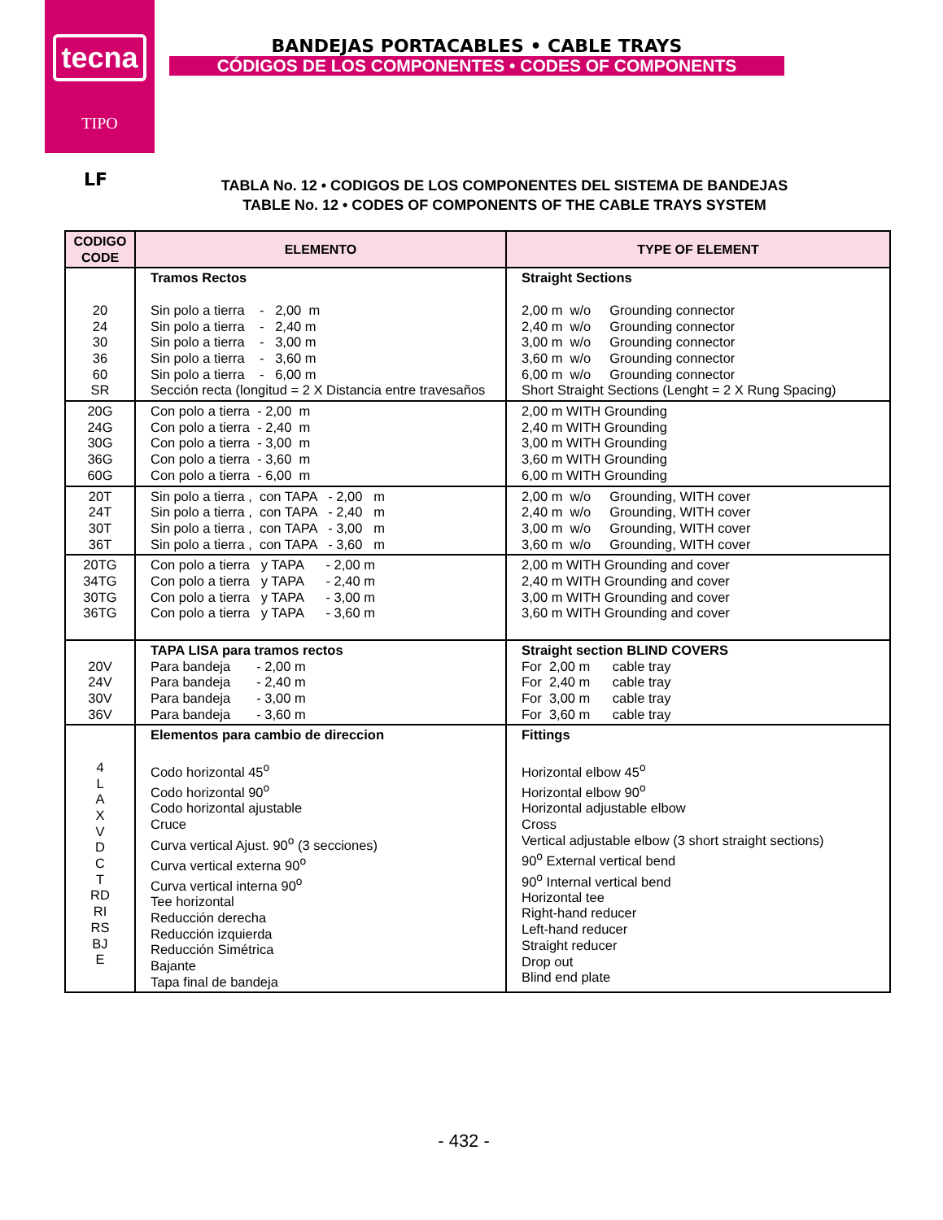tecna
TIPO
BANDEJAS PORTACABLES • CABLE TRAYS
CÓDIGOS DE LOS COMPONENTES • CODES OF COMPONENTS
LF
TABLA No. 12 • CODIGOS DE LOS COMPONENTES DEL SISTEMA DE BANDEJAS
TABLE No. 12 • CODES OF COMPONENTS OF THE CABLE TRAYS SYSTEM
| CODIGO CODE | ELEMENTO | TYPE OF ELEMENT |
| --- | --- | --- |
| 20 24 30 36 60 SR | Tramos Rectos Sin polo a tierra - 2,00 m Sin polo a tierra - 2,40 m Sin polo a tierra - 3,00 m Sin polo a tierra - 3,60 m Sin polo a tierra - 6,00 m Sección recta (longitud = 2 X Distancia entre travesaños | Straight Sections 2,00 m w/o Grounding connector 2,40 m w/o Grounding connector 3,00 m w/o Grounding connector 3,60 m w/o Grounding connector 6,00 m w/o Grounding connector Short Straight Sections (Lenght = 2 X Rung Spacing) |
| 20G 24G 30G 36G 60G | Con polo a tierra - 2,00 m Con polo a tierra - 2,40 m Con polo a tierra - 3,00 m Con polo a tierra - 3,60 m Con polo a tierra - 6,00 m | 2,00 m WITH Grounding 2,40 m WITH Grounding 3,00 m WITH Grounding 3,60 m WITH Grounding 6,00 m WITH Grounding |
| 20T 24T 30T 36T | Sin polo a tierra , con TAPA - 2,00 m Sin polo a tierra , con TAPA - 2,40 m Sin polo a tierra , con TAPA - 3,00 m Sin polo a tierra , con TAPA - 3,60 m | 2,00 m w/o Grounding, WITH cover 2,40 m w/o Grounding, WITH cover 3,00 m w/o Grounding, WITH cover 3,60 m w/o Grounding, WITH cover |
| 20TG 34TG 30TG 36TG | Con polo a tierra y TAPA - 2,00 m Con polo a tierra y TAPA - 2,40 m Con polo a tierra y TAPA - 3,00 m Con polo a tierra y TAPA - 3,60 m | 2,00 m WITH Grounding and cover 2,40 m WITH Grounding and cover 3,00 m WITH Grounding and cover 3,60 m WITH Grounding and cover |
| 20V 24V 30V 36V | TAPA LISA para tramos rectos Para bandeja - 2,00 m Para bandeja - 2,40 m Para bandeja - 3,00 m Para bandeja - 3,60 m | Straight section BLIND COVERS For 2,00 m cable tray For 2,40 m cable tray For 3,00 m cable tray For 3,60 m cable tray |
| 4 L A X V D C T RD RI RS BJ E | Elementos para cambio de direccion Codo horizontal 45<sup>o</sup> Codo horizontal 90<sup>o</sup> Codo horizontal ajustable Cruce Curva vertical Ajust. 90<sup>o</sup> (3 secciones) Curva vertical externa 90<sup>o</sup> Curva vertical interna 90<sup>o</sup> Tee horizontal Reducción derecha Reducción izquierda Reducción Simétrica Bajante Tapa final de bandeja | Fittings Horizontal elbow 45<sup>o</sup> Horizontal elbow 90<sup>o</sup> Horizontal adjustable elbow Cross Vertical adjustable elbow (3 short straight sections) 90<sup>o</sup> External vertical bend 90<sup>o</sup> Internal vertical bend Horizontal tee Right-hand reducer Left-hand reducer Straight reducer Drop out Blind end plate |
- 432 -